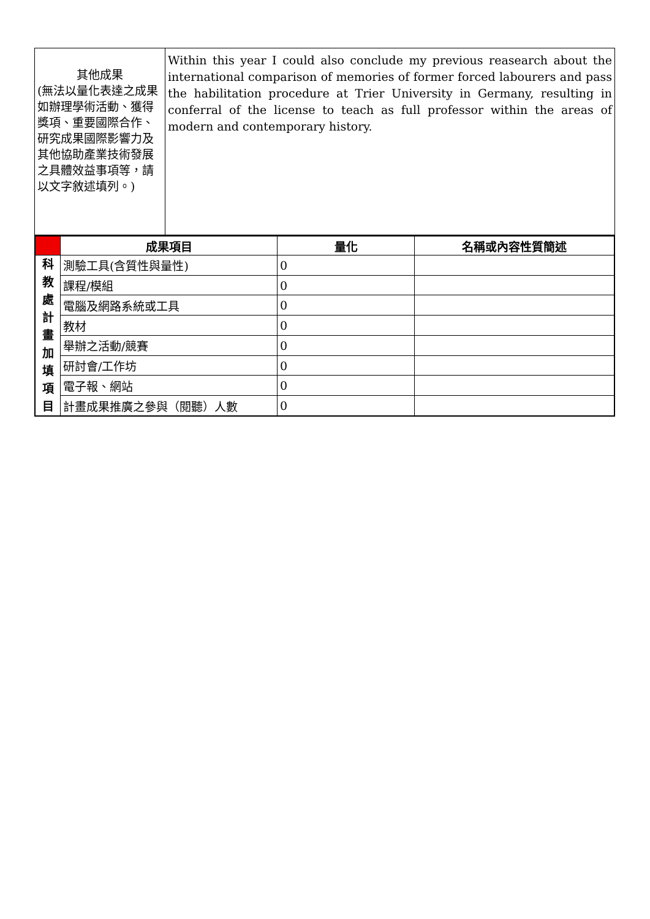| 其他成果 (無法以量化表達之成果如辦理學術活動、獲得獎項、重要國際合作、研究成果國際影響力及其他協助產業技術發展之具體效益事項等，請以文字敘述填列。) | Within this year I could also conclude my previous reasearch about the international comparison of memories of former forced labourers and pass the habilitation procedure at Trier University in Germany, resulting in conferral of the license to teach as full professor within the areas of modern and contemporary history. |
| | 成果項目 | 量化 | 名稱或內容性質簡述 |
| --- | --- | --- | --- |
| 科 教 處 計 畫 加 填 項 目 | 測驗工具(含質性與量性) | 0 | |
| | 課程/模組 | 0 | |
| | 電腦及網路系統或工具 | 0 | |
| | 教材 | 0 | |
| | 舉辦之活動/競賽 | 0 | |
| | 研討會/工作坊 | 0 | |
| | 電子報、網站 | 0 | |
| | 計畫成果推廣之參與（閱聽）人數 | 0 | |